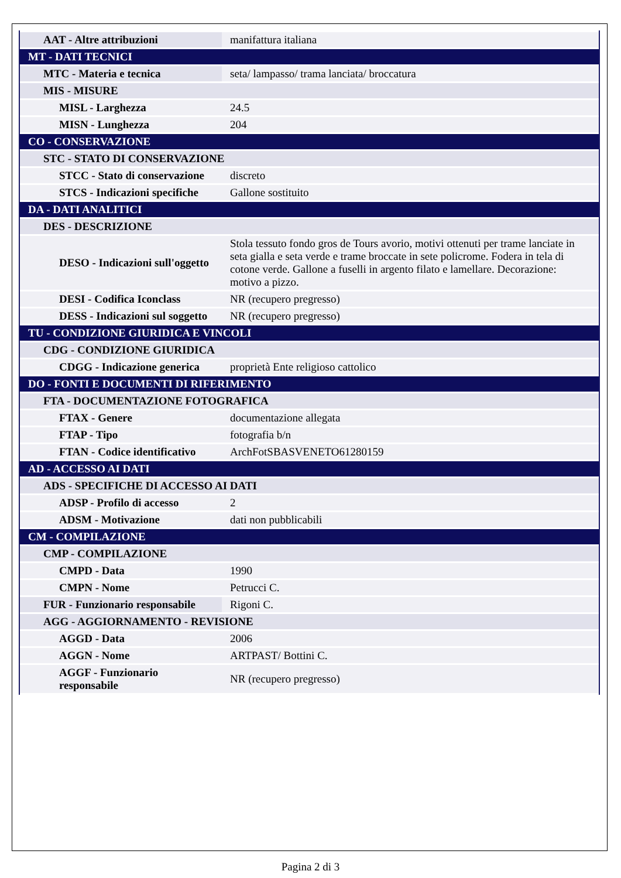| AAT - Altre attribuzioni | manifattura italiana |
| MT - DATI TECNICI | |
| MTC - Materia e tecnica | seta/ lampasso/ trama lanciata/ broccatura |
| MIS - MISURE | |
| MISL - Larghezza | 24.5 |
| MISN - Lunghezza | 204 |
| CO - CONSERVAZIONE | |
| STC - STATO DI CONSERVAZIONE | |
| STCC - Stato di conservazione | discreto |
| STCS - Indicazioni specifiche | Gallone sostituito |
| DA - DATI ANALITICI | |
| DES - DESCRIZIONE | |
| DESO - Indicazioni sull'oggetto | Stola tessuto fondo gros de Tours avorio, motivi ottenuti per trame lanciate in seta gialla e seta verde e trame broccate in sete policrome. Fodera in tela di cotone verde. Gallone a fuselli in argento filato e lamellare. Decorazione: motivo a pizzo. |
| DESI - Codifica Iconclass | NR (recupero pregresso) |
| DESS - Indicazioni sul soggetto | NR (recupero pregresso) |
| TU - CONDIZIONE GIURIDICA E VINCOLI | |
| CDG - CONDIZIONE GIURIDICA | |
| CDGG - Indicazione generica | proprietà Ente religioso cattolico |
| DO - FONTI E DOCUMENTI DI RIFERIMENTO | |
| FTA - DOCUMENTAZIONE FOTOGRAFICA | |
| FTAX - Genere | documentazione allegata |
| FTAP - Tipo | fotografia b/n |
| FTAN - Codice identificativo | ArchFotSBASVENETO61280159 |
| AD - ACCESSO AI DATI | |
| ADS - SPECIFICHE DI ACCESSO AI DATI | |
| ADSP - Profilo di accesso | 2 |
| ADSM - Motivazione | dati non pubblicabili |
| CM - COMPILAZIONE | |
| CMP - COMPILAZIONE | |
| CMPD - Data | 1990 |
| CMPN - Nome | Petrucci C. |
| FUR - Funzionario responsabile | Rigoni C. |
| AGG - AGGIORNAMENTO - REVISIONE | |
| AGGD - Data | 2006 |
| AGGN - Nome | ARTPAST/ Bottini C. |
| AGGF - Funzionario responsabile | NR (recupero pregresso) |
Pagina 2 di 3